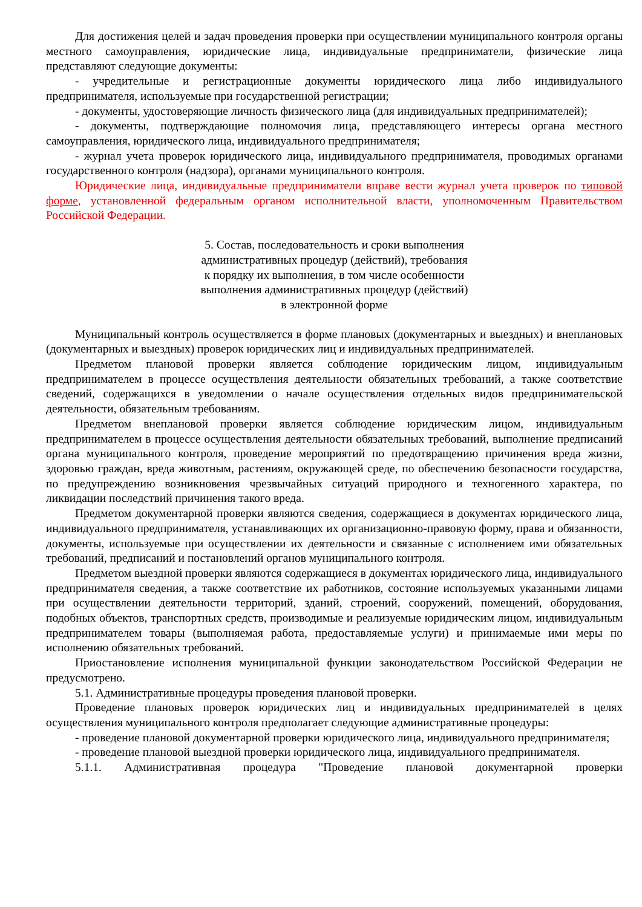Для достижения целей и задач проведения проверки при осуществлении муниципального контроля органы местного самоуправления, юридические лица, индивидуальные предприниматели, физические лица представляют следующие документы:
- учредительные и регистрационные документы юридического лица либо индивидуального предпринимателя, используемые при государственной регистрации;
- документы, удостоверяющие личность физического лица (для индивидуальных предпринимателей);
- документы, подтверждающие полномочия лица, представляющего интересы органа местного самоуправления, юридического лица, индивидуального предпринимателя;
- журнал учета проверок юридического лица, индивидуального предпринимателя, проводимых органами государственного контроля (надзора), органами муниципального контроля.
Юридические лица, индивидуальные предприниматели вправе вести журнал учета проверок по типовой форме, установленной федеральным органом исполнительной власти, уполномоченным Правительством Российской Федерации.
5. Состав, последовательность и сроки выполнения
административных процедур (действий), требования
к порядку их выполнения, в том числе особенности
выполнения административных процедур (действий)
в электронной форме
Муниципальный контроль осуществляется в форме плановых (документарных и выездных) и внеплановых (документарных и выездных) проверок юридических лиц и индивидуальных предпринимателей.
Предметом плановой проверки является соблюдение юридическим лицом, индивидуальным предпринимателем в процессе осуществления деятельности обязательных требований, а также соответствие сведений, содержащихся в уведомлении о начале осуществления отдельных видов предпринимательской деятельности, обязательным требованиям.
Предметом внеплановой проверки является соблюдение юридическим лицом, индивидуальным предпринимателем в процессе осуществления деятельности обязательных требований, выполнение предписаний органа муниципального контроля, проведение мероприятий по предотвращению причинения вреда жизни, здоровью граждан, вреда животным, растениям, окружающей среде, по обеспечению безопасности государства, по предупреждению возникновения чрезвычайных ситуаций природного и техногенного характера, по ликвидации последствий причинения такого вреда.
Предметом документарной проверки являются сведения, содержащиеся в документах юридического лица, индивидуального предпринимателя, устанавливающих их организационно-правовую форму, права и обязанности, документы, используемые при осуществлении их деятельности и связанные с исполнением ими обязательных требований, предписаний и постановлений органов муниципального контроля.
Предметом выездной проверки являются содержащиеся в документах юридического лица, индивидуального предпринимателя сведения, а также соответствие их работников, состояние используемых указанными лицами при осуществлении деятельности территорий, зданий, строений, сооружений, помещений, оборудования, подобных объектов, транспортных средств, производимые и реализуемые юридическим лицом, индивидуальным предпринимателем товары (выполняемая работа, предоставляемые услуги) и принимаемые ими меры по исполнению обязательных требований.
Приостановление исполнения муниципальной функции законодательством Российской Федерации не предусмотрено.
5.1. Административные процедуры проведения плановой проверки.
Проведение плановых проверок юридических лиц и индивидуальных предпринимателей в целях осуществления муниципального контроля предполагает следующие административные процедуры:
- проведение плановой документарной проверки юридического лица, индивидуального предпринимателя;
- проведение плановой выездной проверки юридического лица, индивидуального предпринимателя.
5.1.1. Административная процедура "Проведение плановой документарной проверки